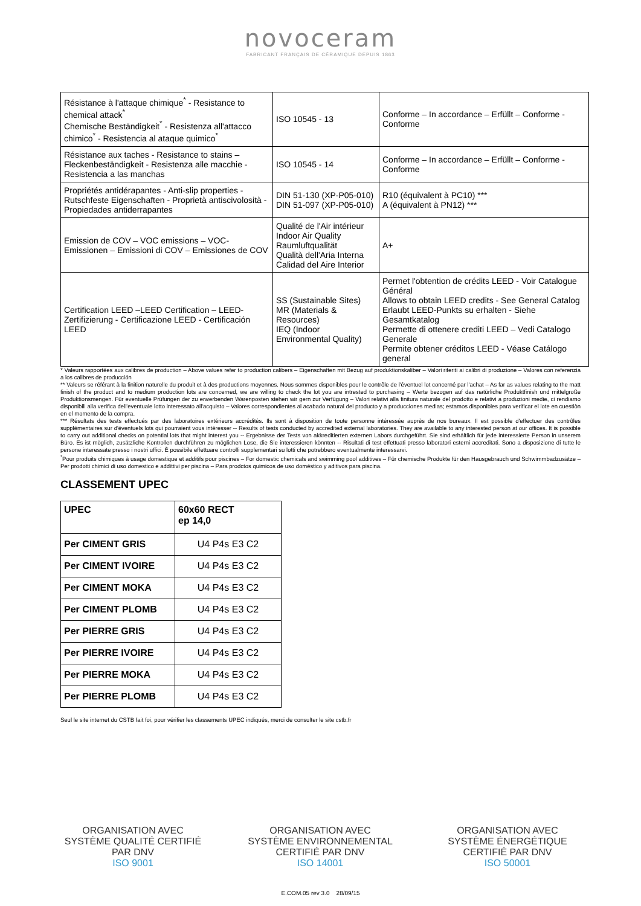novoceram
FABRICANT FRANÇAIS DE CÉRAMIQUE DEPUIS 1863
| Résistance à l'attaque chimique<sup>*</sup> - Resistance to chemical attack<sup>*</sup> Chemische Beständigkeit<sup>*</sup> - Resistenza all'attacco chimico<sup>*</sup> - Resistencia al ataque quimico<sup>*</sup> | ISO 10545 - 13 | Conforme – In accordance – Erfüllt – Conforme - Conforme |
| Résistance aux taches - Resistance to stains – Fleckenbeständigkeit - Resistenza alle macchie - Resistencia a las manchas | ISO 10545 - 14 | Conforme – In accordance – Erfüllt – Conforme - Conforme |
| Propriétés antidérapantes - Anti-slip properties - Rutschfeste Eigenschaften - Proprietà antiscivolosità - Propiedades antiderrapantes | DIN 51-130 (XP-P05-010) DIN 51-097 (XP-P05-010) | R10 (équivalent à PC10) *** A (équivalent à PN12) *** |
| Emission de COV – VOC emissions – VOC-Emissionen – Emissioni di COV – Emissiones de COV | Qualité de l'Air intérieur Indoor Air Quality Raumluftqualität Qualità dell'Aria Interna Calidad del Aire Interior | A+ |
| Certification LEED –LEED Certification – LEED-Zertifizierung - Certificazione LEED - Certificación LEED | SS (Sustainable Sites) MR (Materials & Resources) IEQ (Indoor Environmental Quality) | Permet l'obtention de crédits LEED - Voir Catalogue Général Allows to obtain LEED credits - See General Catalog Erlaubt LEED-Punkts su erhalten - Siehe Gesamtkatalog Permette di ottenere crediti LEED – Vedi Catalogo Generale Permite obtener créditos LEED - Véase Catálogo general |
* Valeurs rapportées aux calibres de production – Above values refer to production calibers – Eigenschaften mit Bezug auf produktionskaliber – Valori riferiti ai calibri di produzione – Valores con referenzia a los calibres de producción
** Valeurs se référant à la finition naturelle du produit et à des productions moyennes. Nous sommes disponibles pour le contrôle de l'éventuel lot concerné par l'achat – As far as values relating to the matt finish of the product and to medium production lots are concerned, we are willing to check the lot you are intrested to purchasing – Werte bezogen auf das natürliche Produktfinish und mittelgroße Produktionsmengen. Für eventuelle Prüfungen der zu erwerbenden Warenposten stehen wir gern zur Verfügung – Valori relativi alla finitura naturale del prodotto e relativi a produzioni medie, ci rendiamo disponibili alla verifica dell'eventuale lotto interessato all'acquisto – Valores correspondientes al acabado natural del producto y a producciones medias; estamos disponibles para verificar el lote en cuestiòn en el momento de la compra.
*** Résultats des tests effectués par des laboratoires extérieurs accrédités. Ils sont à disposition de toute personne intéressée auprès de nos bureaux. Il est possible d'effectuer des contrôles supplémentaires sur d'éventuels lots qui pourraient vous intéresser -- Results of tests conducted by accredited external laboratories. They are available to any interested person at our offices. It is possible to carry out additional checks on potential lots that might interest you -- Ergebnisse der Tests von akkreditierten externen Labors durchgeführt. Sie sind erhältlich für jede interessierte Person in unserem Büro. Es ist möglich, zusätzliche Kontrollen durchführen zu möglichen Lose, die Sie interessieren könnten -- Risultati di test effettuati presso laboratori esterni accreditati. Sono a disposizione di tutte le persone interessate presso i nostri uffici. È possibile effettuare controlli supplementari su lotti che potrebbero eventualmente interessarvi.
<sup>*</sup> Pour produits chimiques à usage domestique et additifs pour piscines – For domestic chemicals and swimming pool additives – Für chemische Produkte für den Hausgebrauch und Schwimmbadzusätze – Per prodotti chimici di uso domestico e addittivi per piscina – Para prodctos quimicos de uso doméstico y aditivos para piscina.
CLASSEMENT UPEC
| UPEC | 60x60 RECT ep 14,0 |
| --- | --- |
| Per CIMENT GRIS | U4 P4s E3 C2 |
| Per CIMENT IVOIRE | U4 P4s E3 C2 |
| Per CIMENT MOKA | U4 P4s E3 C2 |
| Per CIMENT PLOMB | U4 P4s E3 C2 |
| Per PIERRE GRIS | U4 P4s E3 C2 |
| Per PIERRE IVOIRE | U4 P4s E3 C2 |
| Per PIERRE MOKA | U4 P4s E3 C2 |
| Per PIERRE PLOMB | U4 P4s E3 C2 |
Seul le site internet du CSTB fait foi, pour vérifier les classements UPEC indiqués, merci de consulter le site cstb.fr
ORGANISATION AVEC
SYSTÈME QUALITÉ CERTIFIÉ
PAR DNV
ISO 9001
ORGANISATION AVEC
SYSTÈME ENVIRONNEMENTAL
CERTIFIÉ PAR DNV
ISO 14001
ORGANISATION AVEC
SYSTÈME ÉNERGÉTIQUE
CERTIFIÉ PAR DNV
ISO 50001
E.COM.05 rev 3.0 28/09/15